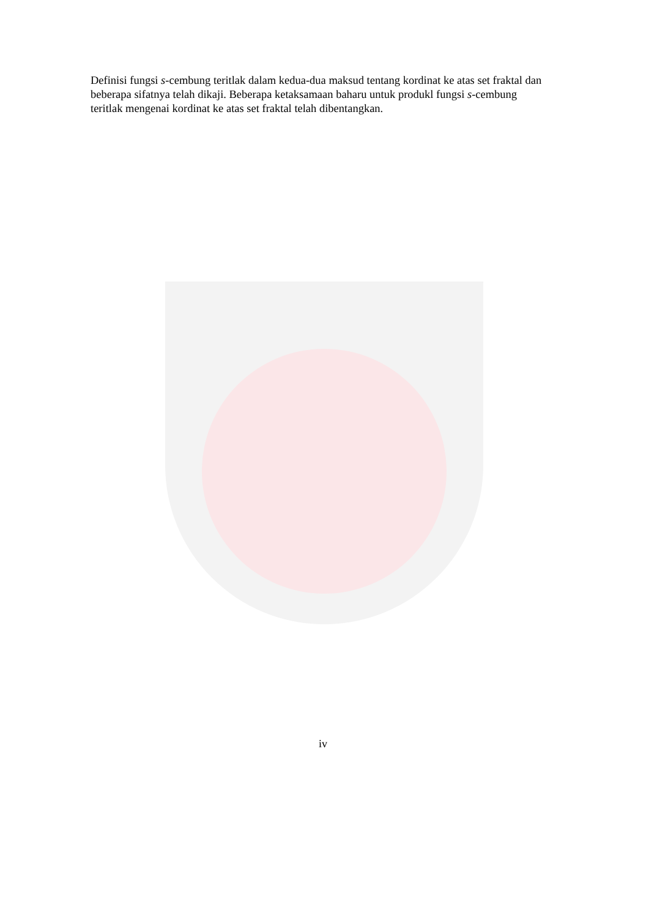Definisi fungsi s-cembung teritlak dalam kedua-dua maksud tentang kordinat ke atas set fraktal dan beberapa sifatnya telah dikaji. Beberapa ketaksamaan baharu untuk produkl fungsi s-cembung teritlak mengenai kordinat ke atas set fraktal telah dibentangkan.
iv